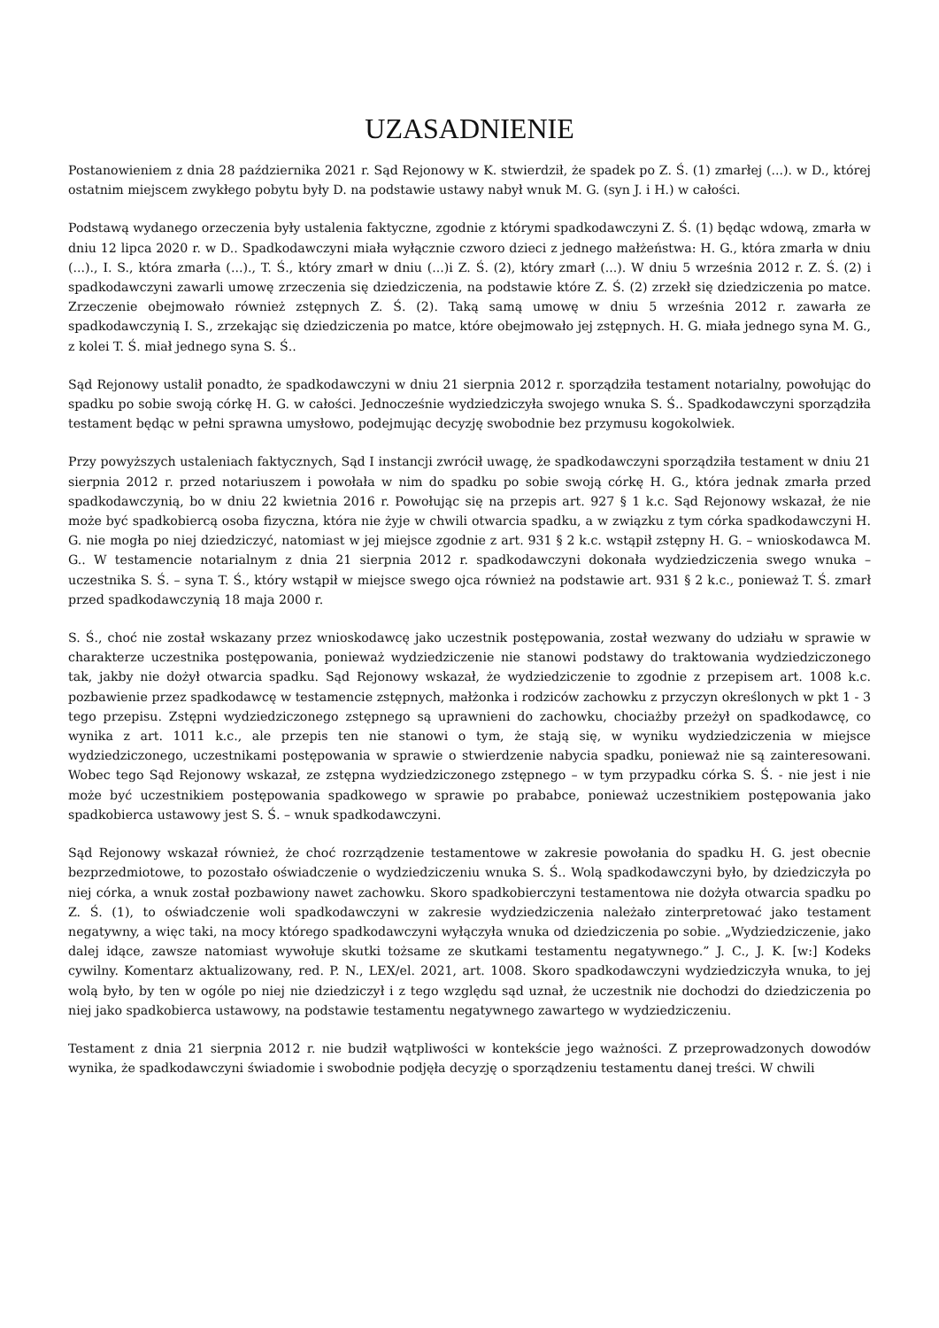UZASADNIENIE
Postanowieniem z dnia 28 października 2021 r. Sąd Rejonowy w K. stwierdził, że spadek po Z. Ś. (1) zmarłej (...). w D., której ostatnim miejscem zwykłego pobytu były D. na podstawie ustawy nabył wnuk M. G. (syn J. i H.) w całości.
Podstawą wydanego orzeczenia były ustalenia faktyczne, zgodnie z którymi spadkodawczyni Z. Ś. (1) będąc wdową, zmarła w dniu 12 lipca 2020 r. w D.. Spadkodawczyni miała wyłącznie czworo dzieci z jednego małżeństwa: H. G., która zmarła w dniu (...)., I. S., która zmarła (...)., T. Ś., który zmarł w dniu (...)i Z. Ś. (2), który zmarł (...). W dniu 5 września 2012 r. Z. Ś. (2) i spadkodawczyni zawarli umowę zrzeczenia się dziedziczenia, na podstawie które Z. Ś. (2) zrzekł się dziedziczenia po matce. Zrzeczenie obejmowało również zstępnych Z. Ś. (2). Taką samą umowę w dniu 5 września 2012 r. zawarła ze spadkodawczynią I. S., zrzekając się dziedziczenia po matce, które obejmowało jej zstępnych. H. G. miała jednego syna M. G., z kolei T. Ś. miał jednego syna S. Ś..
Sąd Rejonowy ustalił ponadto, że spadkodawczyni w dniu 21 sierpnia 2012 r. sporządziła testament notarialny, powołując do spadku po sobie swoją córkę H. G. w całości. Jednocześnie wydziedziczyła swojego wnuka S. Ś.. Spadkodawczyni sporządziła testament będąc w pełni sprawna umysłowo, podejmując decyzję swobodnie bez przymusu kogokolwiek.
Przy powyższych ustaleniach faktycznych, Sąd I instancji zwrócił uwagę, że spadkodawczyni sporządziła testament w dniu 21 sierpnia 2012 r. przed notariuszem i powołała w nim do spadku po sobie swoją córkę H. G., która jednak zmarła przed spadkodawczynią, bo w dniu 22 kwietnia 2016 r. Powołując się na przepis art. 927 § 1 k.c. Sąd Rejonowy wskazał, że nie może być spadkobiercą osoba fizyczna, która nie żyje w chwili otwarcia spadku, a w związku z tym córka spadkodawczyni H. G. nie mogła po niej dziedziczyć, natomiast w jej miejsce zgodnie z art. 931 § 2 k.c. wstąpił zstępny H. G. – wnioskodawca M. G.. W testamencie notarialnym z dnia 21 sierpnia 2012 r. spadkodawczyni dokonała wydziedziczenia swego wnuka – uczestnika S. Ś. – syna T. Ś., który wstąpił w miejsce swego ojca również na podstawie art. 931 § 2 k.c., ponieważ T. Ś. zmarł przed spadkodawczynią 18 maja 2000 r.
S. Ś., choć nie został wskazany przez wnioskodawcę jako uczestnik postępowania, został wezwany do udziału w sprawie w charakterze uczestnika postępowania, ponieważ wydziedziczenie nie stanowi podstawy do traktowania wydziedziczonego tak, jakby nie dożył otwarcia spadku. Sąd Rejonowy wskazał, że wydziedziczenie to zgodnie z przepisem art. 1008 k.c. pozbawienie przez spadkodawcę w testamencie zstępnych, małżonka i rodziców zachowku z przyczyn określonych w pkt 1 - 3 tego przepisu. Zstępni wydziedziczonego zstępnego są uprawnieni do zachowku, chociażby przeżył on spadkodawcę, co wynika z art. 1011 k.c., ale przepis ten nie stanowi o tym, że stają się, w wyniku wydziedziczenia w miejsce wydziedziczonego, uczestnikami postępowania w sprawie o stwierdzenie nabycia spadku, ponieważ nie są zainteresowani. Wobec tego Sąd Rejonowy wskazał, ze zstępna wydziedziczonego zstępnego – w tym przypadku córka S. Ś. - nie jest i nie może być uczestnikiem postępowania spadkowego w sprawie po prababce, ponieważ uczestnikiem postępowania jako spadkobierca ustawowy jest S. Ś. – wnuk spadkodawczyni.
Sąd Rejonowy wskazał również, że choć rozrządzenie testamentowe w zakresie powołania do spadku H. G. jest obecnie bezprzedmiotowe, to pozostało oświadczenie o wydziedziczeniu wnuka S. Ś.. Wolą spadkodawczyni było, by dziedziczyła po niej córka, a wnuk został pozbawiony nawet zachowku. Skoro spadkobierczyni testamentowa nie dożyła otwarcia spadku po Z. Ś. (1), to oświadczenie woli spadkodawczyni w zakresie wydziedziczenia należało zinterpretować jako testament negatywny, a więc taki, na mocy którego spadkodawczyni wyłączyła wnuka od dziedziczenia po sobie. „Wydziedziczenie, jako dalej idące, zawsze natomiast wywołuje skutki tożsame ze skutkami testamentu negatywnego.” J. C., J. K. [w:] Kodeks cywilny. Komentarz aktualizowany, red. P. N., LEX/el. 2021, art. 1008. Skoro spadkodawczyni wydziedziczyła wnuka, to jej wolą było, by ten w ogóle po niej nie dziedziczył i z tego względu sąd uznał, że uczestnik nie dochodzi do dziedziczenia po niej jako spadkobierca ustawowy, na podstawie testamentu negatywnego zawartego w wydziedziczeniu.
Testament z dnia 21 sierpnia 2012 r. nie budził wątpliwości w kontekście jego ważności. Z przeprowadzonych dowodów wynika, że spadkodawczyni świadomie i swobodnie podjęła decyzję o sporządzeniu testamentu danej treści. W chwili